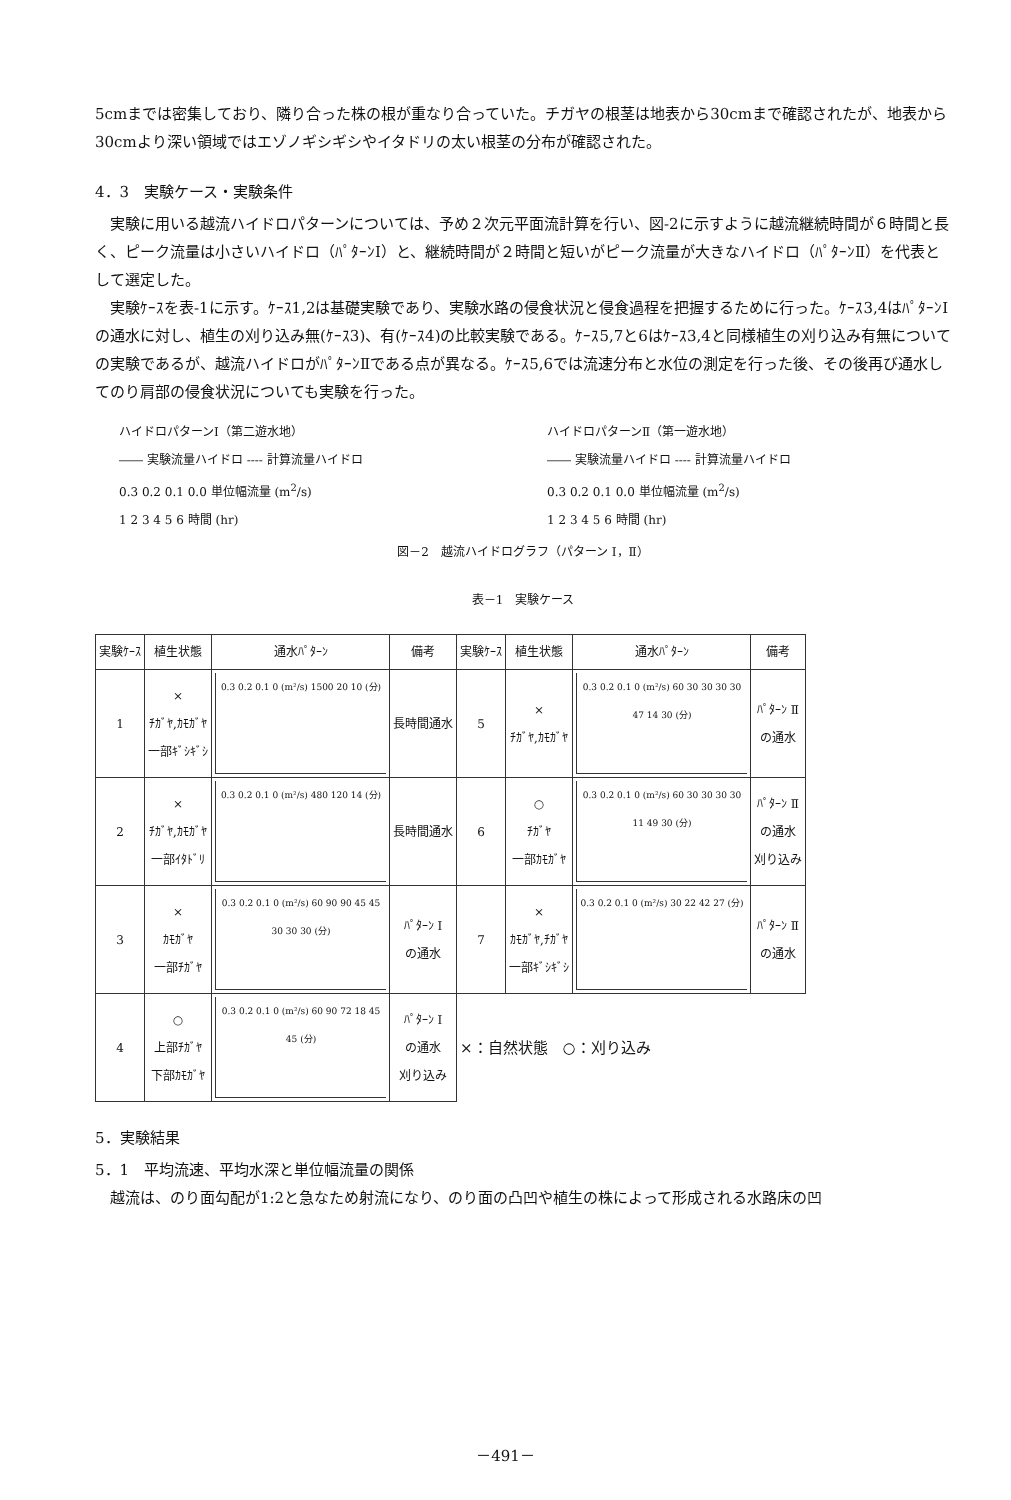5cmまでは密集しており、隣り合った株の根が重なり合っていた。チガヤの根茎は地表から30cmまで確認されたが、地表から30cmより深い領域ではエゾノギシギシやイタドリの太い根茎の分布が確認された。
4．3　実験ケース・実験条件
　実験に用いる越流ハイドロパターンについては、予め２次元平面流計算を行い、図-2に示すように越流継続時間が６時間と長く、ピーク流量は小さいハイドロ（ﾊﾟﾀｰﾝⅠ）と、継続時間が２時間と短いがピーク流量が大きなハイドロ（ﾊﾟﾀｰﾝⅡ）を代表として選定した。
　実験ｹｰｽを表-1に示す。ｹｰｽ1,2は基礎実験であり、実験水路の侵食状況と侵食過程を把握するために行った。ｹｰｽ3,4はﾊﾟﾀｰﾝⅠの通水に対し、植生の刈り込み無(ｹｰｽ3)、有(ｹｰｽ4)の比較実験である。ｹｰｽ5,7と6はｹｰｽ3,4と同様植生の刈り込み有無についての実験であるが、越流ハイドロがﾊﾟﾀｰﾝⅡである点が異なる。ｹｰｽ5,6では流速分布と水位の測定を行った後、その後再び通水してのり肩部の侵食状況についても実験を行った。
ハイドロパターンⅠ（第二遊水地）
―― 実験流量ハイドロ ---- 計算流量ハイドロ
0.3 0.2 0.1 0.0 単位幅流量 (m<sup>2</sup>/s)
1 2 3 4 5 6 時間 (hr)
ハイドロパターンⅡ（第一遊水地）
―― 実験流量ハイドロ ---- 計算流量ハイドロ
0.3 0.2 0.1 0.0 単位幅流量 (m<sup>2</sup>/s)
1 2 3 4 5 6 時間 (hr)
図－2　越流ハイドログラフ（パターン Ⅰ，Ⅱ）
表－1　実験ケース
| 実験ｹｰｽ | 植生状態 | 通水ﾊﾟﾀｰﾝ | 備考 | 実験ｹｰｽ | 植生状態 | 通水ﾊﾟﾀｰﾝ | 備考 |
| --- | --- | --- | --- | --- | --- | --- | --- |
| 1 | × ﾁｶﾞﾔ,ｶﾓｶﾞﾔ 一部ｷﾞｼｷﾞｼ | 0.3 0.2 0.1 0 (m²/s) 1500 20 10 (分) | 長時間通水 | 5 | × ﾁｶﾞﾔ,ｶﾓｶﾞﾔ | 0.3 0.2 0.1 0 (m²/s) 60 30 30 30 30 47 14 30 (分) | ﾊﾟﾀｰﾝ Ⅱ の通水 |
| 2 | × ﾁｶﾞﾔ,ｶﾓｶﾞﾔ 一部ｲﾀﾄﾞﾘ | 0.3 0.2 0.1 0 (m²/s) 480 120 14 (分) | 長時間通水 | 6 | ○ ﾁｶﾞﾔ 一部ｶﾓｶﾞﾔ | 0.3 0.2 0.1 0 (m²/s) 60 30 30 30 30 11 49 30 (分) | ﾊﾟﾀｰﾝ Ⅱ の通水 刈り込み |
| 3 | × ｶﾓｶﾞﾔ 一部ﾁｶﾞﾔ | 0.3 0.2 0.1 0 (m²/s) 60 90 90 45 45 30 30 30 (分) | ﾊﾟﾀｰﾝ Ⅰ の通水 | 7 | × ｶﾓｶﾞﾔ,ﾁｶﾞﾔ 一部ｷﾞｼｷﾞｼ | 0.3 0.2 0.1 0 (m²/s) 30 22 42 27 (分) | ﾊﾟﾀｰﾝ Ⅱ の通水 |
| 4 | ○ 上部ﾁｶﾞﾔ 下部ｶﾓｶﾞﾔ | 0.3 0.2 0.1 0 (m²/s) 60 90 72 18 45 45 (分) | ﾊﾟﾀｰﾝ Ⅰ の通水 刈り込み | ×：自然状態 ○：刈り込み | | | |
5．実験結果
5．1　平均流速、平均水深と単位幅流量の関係
　越流は、のり面勾配が1:2と急なため射流になり、のり面の凸凹や植生の株によって形成される水路床の凹
－491－